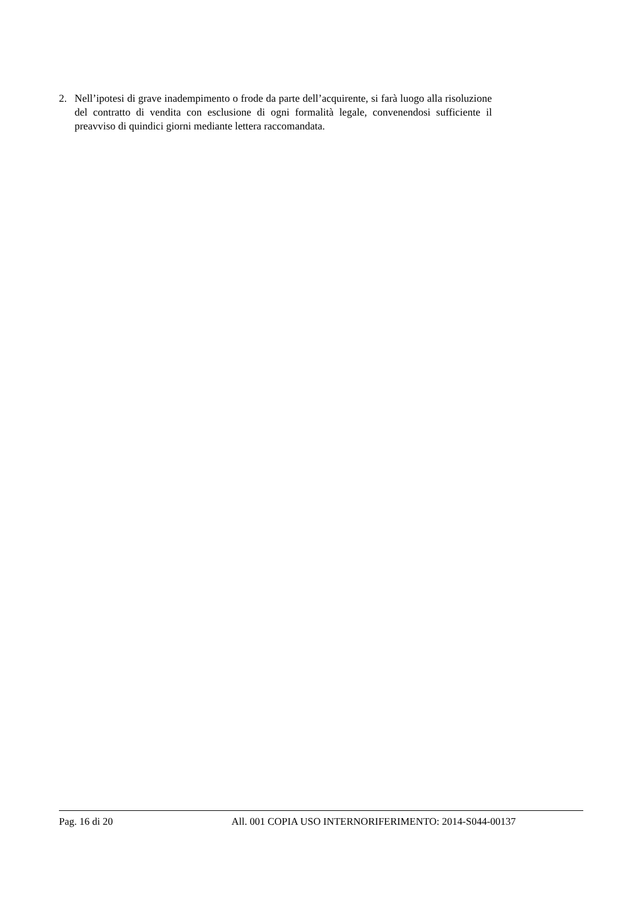2. Nell’ipotesi di grave inadempimento o frode da parte dell’acquirente, si farà luogo alla risoluzione del contratto di vendita con esclusione di ogni formalità legale, convenendosi sufficiente il preavviso di quindici giorni mediante lettera raccomandata.
Pag. 16 di 20 All. 001 COPIA USO INTERNORIFERIMENTO: 2014-S044-00137